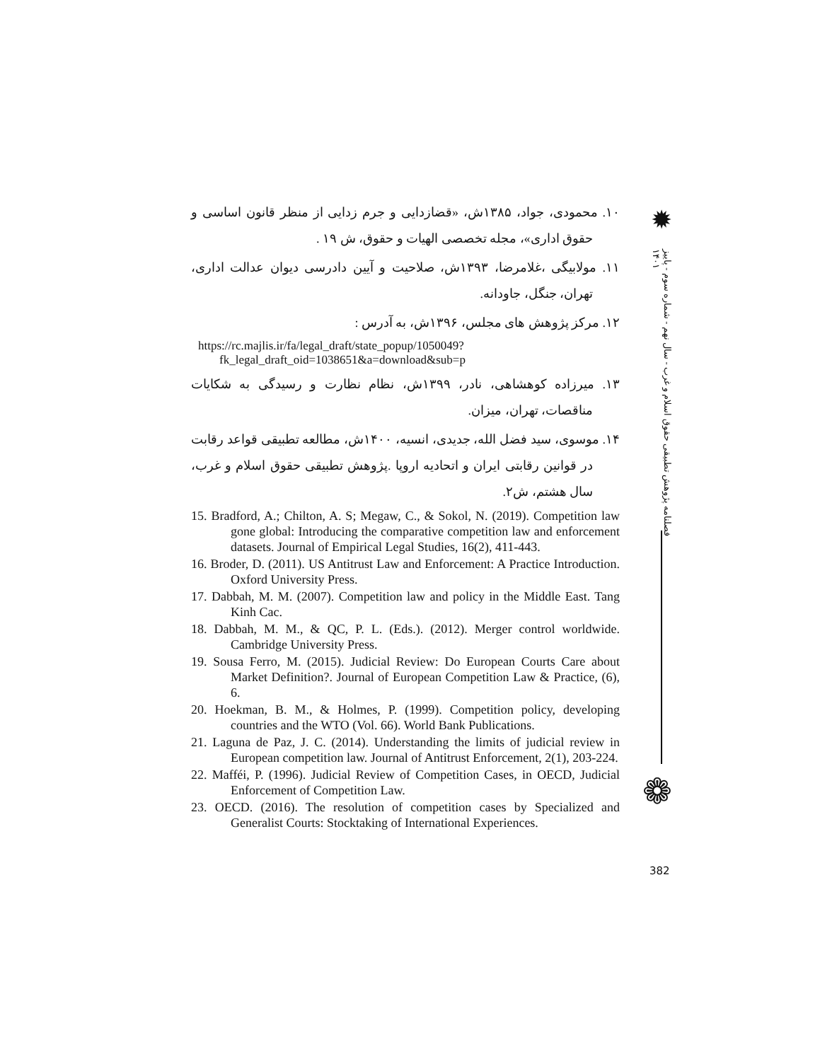۱۰. محمودی، جواد، ۱۳۸۵ش، «قضازدایی و جرم زدایی از منظر قانون اساسی و حقوق اداری»، مجله تخصصی الهیات و حقوق، ش ۱۹ .
۱۱. مولابیگی ،غلامرضا، ۱۳۹۳ش، صلاحیت و آیین دادرسی دیوان عدالت اداری، تهران، جنگل، جاودانه.
۱۲. مرکز پژوهش های مجلس، ۱۳۹۶ش، به آدرس :
https://rc.majlis.ir/fa/legal_draft/state_popup/1050049?fk_legal_draft_oid=1038651&a=download&sub=p
۱۳. میرزاده کوهشاهی، نادر، ۱۳۹۹ش، نظام نظارت و رسیدگی به شکایات مناقصات، تهران، میزان.
۱۴. موسوی، سید فضل الله، جدیدی، انسیه، ۱۴۰۰ش، مطالعه تطبیقی قواعد رقابت در قوانین رقابتی ایران و اتحادیه اروپا .پژوهش تطبیقی حقوق اسلام و غرب، سال هشتم، ش۲.
15. Bradford, A.; Chilton, A. S; Megaw, C., & Sokol, N. (2019). Competition law gone global: Introducing the comparative competition law and enforcement datasets. Journal of Empirical Legal Studies, 16(2), 411-443.
16. Broder, D. (2011). US Antitrust Law and Enforcement: A Practice Introduction. Oxford University Press.
17. Dabbah, M. M. (2007). Competition law and policy in the Middle East. Tang Kinh Cac.
18. Dabbah, M. M., & QC, P. L. (Eds.). (2012). Merger control worldwide. Cambridge University Press.
19. Sousa Ferro, M. (2015). Judicial Review: Do European Courts Care about Market Definition?. Journal of European Competition Law & Practice, (6), 6.
20. Hoekman, B. M., & Holmes, P. (1999). Competition policy, developing countries and the WTO (Vol. 66). World Bank Publications.
21. Laguna de Paz, J. C. (2014). Understanding the limits of judicial review in European competition law. Journal of Antitrust Enforcement, 2(1), 203-224.
22. Mafféi, P. (1996). Judicial Review of Competition Cases, in OECD, Judicial Enforcement of Competition Law.
23. OECD. (2016). The resolution of competition cases by Specialized and Generalist Courts: Stocktaking of International Experiences.
✹
فصلنامه پژوهش تطبیقی حقوق اسلام و غرب - سال نهم - شماره سوم - پاییز ۱۴۰۱
❁
382